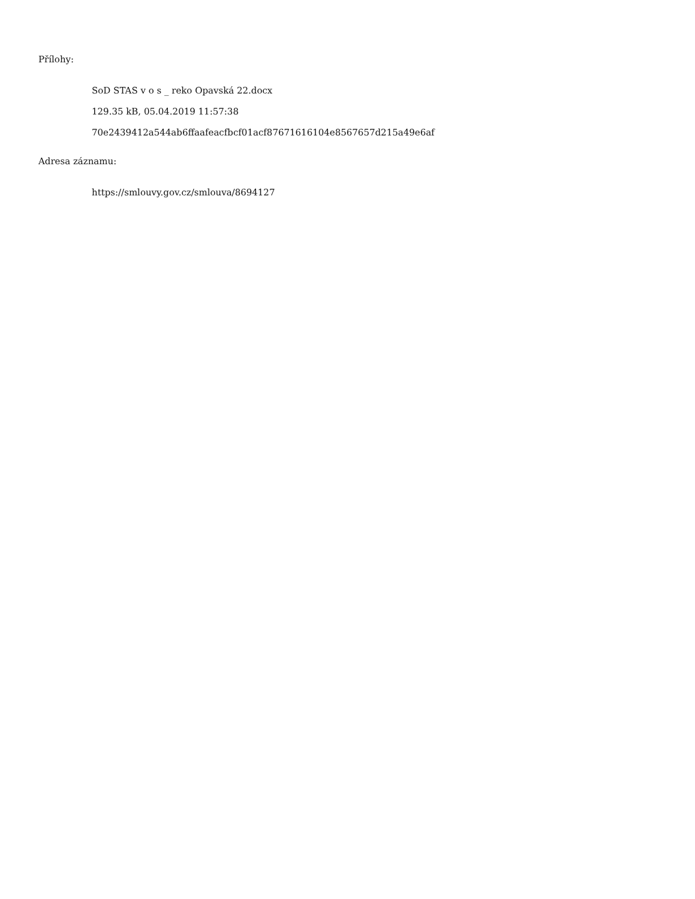Přílohy:
SoD STAS v o s _ reko Opavská 22.docx
129.35 kB, 05.04.2019 11:57:38
70e2439412a544ab6ffaafeacfbcf01acf87671616104e8567657d215a49e6af
Adresa záznamu:
https://smlouvy.gov.cz/smlouva/8694127